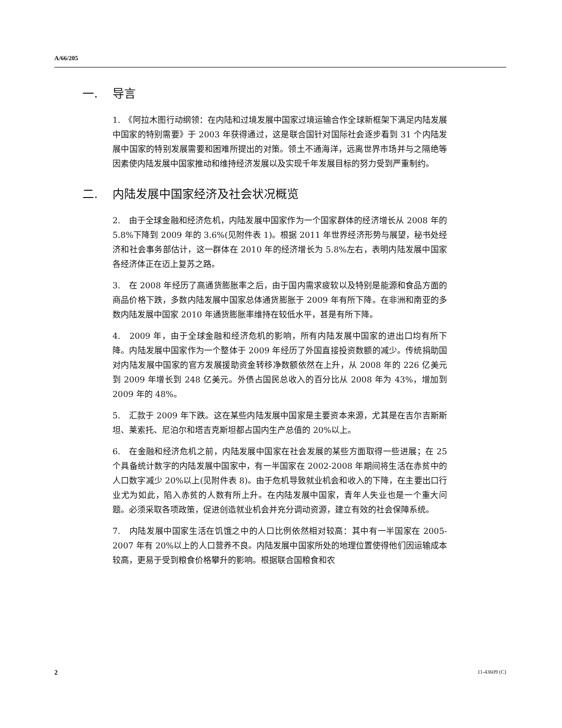A/66/205
一. 导言
1.　《阿拉木图行动纲领：在内陆和过境发展中国家过境运输合作全球新框架下满足内陆发展中国家的特别需要》于 2003 年获得通过，这是联合国针对国际社会逐步看到 31 个内陆发展中国家的特别发展需要和困难所提出的对策。领土不通海洋，远离世界市场并与之隔绝等因素使内陆发展中国家推动和维持经济发展以及实现千年发展目标的努力受到严重制约。
二. 内陆发展中国家经济及社会状况概览
2.　由于全球金融和经济危机，内陆发展中国家作为一个国家群体的经济增长从 2008 年的 5.8%下降到 2009 年的 3.6%(见附件表 1)。根据 2011 年世界经济形势与展望，秘书处经济和社会事务部估计，这一群体在 2010 年的经济增长为 5.8%左右，表明内陆发展中国家各经济体正在迈上复苏之路。
3.　在 2008 年经历了高通货膨胀率之后，由于国内需求疲软以及特别是能源和食品方面的商品价格下跌，多数内陆发展中国家总体通货膨胀于 2009 年有所下降。在非洲和南亚的多数内陆发展中国家 2010 年通货膨胀率维持在较低水平，甚是有所下降。
4.　2009 年，由于全球金融和经济危机的影响，所有内陆发展中国家的进出口均有所下降。内陆发展中国家作为一个整体于 2009 年经历了外国直接投资数额的减少。传统捐助国对内陆发展中国家的官方发展援助资金转移净数额依然在上升，从 2008 年的 226 亿美元到 2009 年增长到 248 亿美元。外债占国民总收入的百分比从 2008 年为 43%，增加到 2009 年的 48%。
5.　汇款于 2009 年下跌。这在某些内陆发展中国家是主要资本来源，尤其是在吉尔吉斯斯坦、莱索托、尼泊尔和塔吉克斯坦都占国内生产总值的 20%以上。
6.　在金融和经济危机之前，内陆发展中国家在社会发展的某些方面取得一些进展；在 25 个具备统计数字的内陆发展中国家中，有一半国家在 2002-2008 年期间将生活在赤贫中的人口数字减少 20%以上(见附件表 8)。由于危机导致就业机会和收入的下降，在主要出口行业尤为如此，陷入赤贫的人数有所上升。在内陆发展中国家，青年人失业也是一个重大问题。必须采取各项政策，促进创造就业机会并充分调动资源，建立有效的社会保障系统。
7.　内陆发展中国家生活在饥饿之中的人口比例依然相对较高：其中有一半国家在 2005-2007 年有 20%以上的人口营养不良。内陆发展中国家所处的地理位置使得他们因运输成本较高，更易于受到粮食价格攀升的影响。根据联合国粮食和农
2 11-43609 (C)